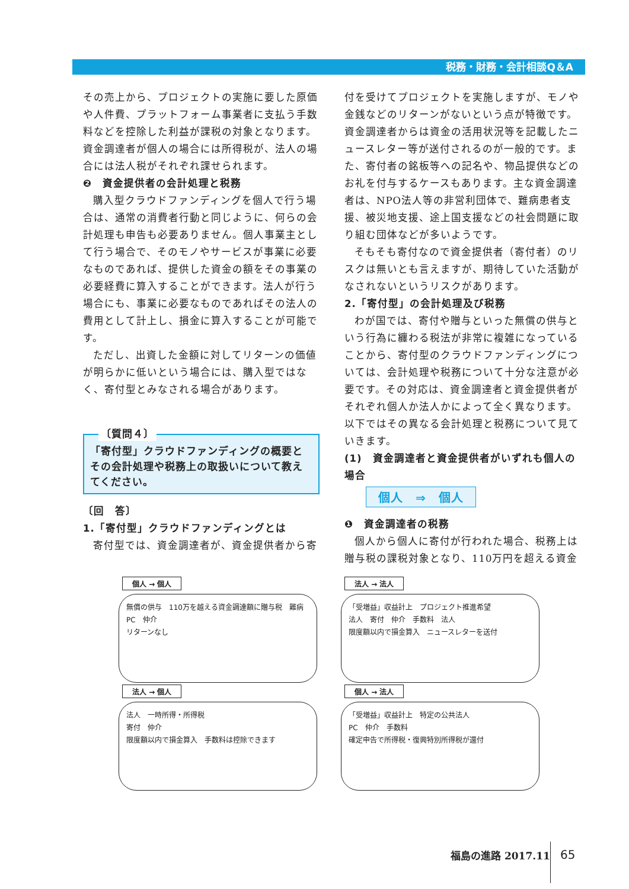税務・財務・会計相談Q＆A
その売上から、プロジェクトの実施に要した原価や人件費、プラットフォーム事業者に支払う手数料などを控除した利益が課税の対象となります。資金調達者が個人の場合には所得税が、法人の場合には法人税がそれぞれ課せられます。
❷　資金提供者の会計処理と税務
購入型クラウドファンディングを個人で行う場合は、通常の消費者行動と同じように、何らの会計処理も申告も必要ありません。個人事業主として行う場合で、そのモノやサービスが事業に必要なものであれば、提供した資金の額をその事業の必要経費に算入することができます。法人が行う場合にも、事業に必要なものであればその法人の費用として計上し、損金に算入することが可能です。
ただし、出資した金額に対してリターンの価値が明らかに低いという場合には、購入型ではなく、寄付型とみなされる場合があります。
〔質問４〕
「寄付型」クラウドファンディングの概要とその会計処理や税務上の取扱いについて教えてください。
〔回　答〕
1.「寄付型」クラウドファンディングとは
寄付型では、資金調達者が、資金提供者から寄
付を受けてプロジェクトを実施しますが、モノや金銭などのリターンがないという点が特徴です。資金調達者からは資金の活用状況等を記載したニュースレター等が送付されるのが一般的です。また、寄付者の銘板等への記名や、物品提供などのお礼を付与するケースもあります。主な資金調達者は、NPO法人等の非営利団体で、難病患者支援、被災地支援、途上国支援などの社会問題に取り組む団体などが多いようです。
そもそも寄付なので資金提供者（寄付者）のリスクは無いとも言えますが、期待していた活動がなされないというリスクがあります。
2.「寄付型」の会計処理及び税務
わが国では、寄付や贈与といった無償の供与という行為に纏わる税法が非常に複雑になっていることから、寄付型のクラウドファンディングについては、会計処理や税務について十分な注意が必要です。その対応は、資金調達者と資金提供者がそれぞれ個人か法人かによって全く異なります。以下ではその異なる会計処理と税務について見ていきます。
(1)　資金調達者と資金提供者がいずれも個人の場合
個人　⇒　個人
❶　資金調達者の税務
個人から個人に寄付が行われた場合、税務上は贈与税の課税対象となり、110万円を超える資金
個人 → 個人
無償の供与　110万を越える資金調達額に贈与税　難病
PC　仲介
リターンなし
法人 → 法人
「受増益」収益計上　プロジェクト推進希望
法人　寄付　仲介　手数料　法人
限度額以内で損金算入　ニュースレターを送付
法人 → 個人
法人　一時所得・所得税
寄付　仲介
限度額以内で損金算入　手数料は控除できます
個人 → 法人
「受増益」収益計上　特定の公共法人
PC　仲介　手数料
確定申告で所得税・復興特別所得税が還付
福島の進路 2017.11 65